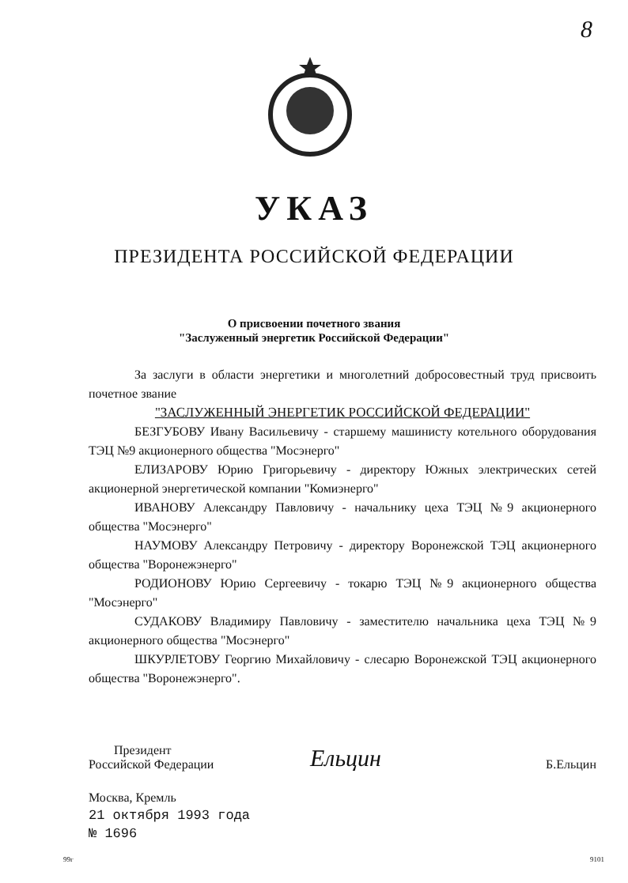8
УКАЗ
ПРЕЗИДЕНТА РОССИЙСКОЙ ФЕДЕРАЦИИ
О присвоении почетного звания
"Заслуженный энергетик Российской Федерации"
За заслуги в области энергетики и многолетний добросовестный труд присвоить почетное звание
"ЗАСЛУЖЕННЫЙ ЭНЕРГЕТИК РОССИЙСКОЙ ФЕДЕРАЦИИ"
БЕЗГУБОВУ Ивану Васильевичу - старшему машинисту котельного оборудования ТЭЦ №9 акционерного общества "Мосэнерго"
ЕЛИЗАРОВУ Юрию Григорьевичу - директору Южных электрических сетей акционерной энергетической компании "Комиэнерго"
ИВАНОВУ Александру Павловичу - начальнику цеха ТЭЦ №9 акционерного общества "Мосэнерго"
НАУМОВУ Александру Петровичу - директору Воронежской ТЭЦ акционерного общества "Воронежэнерго"
РОДИОНОВУ Юрию Сергеевичу - токарю ТЭЦ №9 акционерного общества "Мосэнерго"
СУДАКОВУ Владимиру Павловичу - заместителю начальника цеха ТЭЦ №9 акционерного общества "Мосэнерго"
ШКУРЛЕТОВУ Георгию Михайловичу - слесарю Воронежской ТЭЦ акционерного общества "Воронежэнерго".
Президент
Российской Федерации
Ельцин
Б.Ельцин
Москва, Кремль
21 октября 1993 года
№ 1696
99г 9101